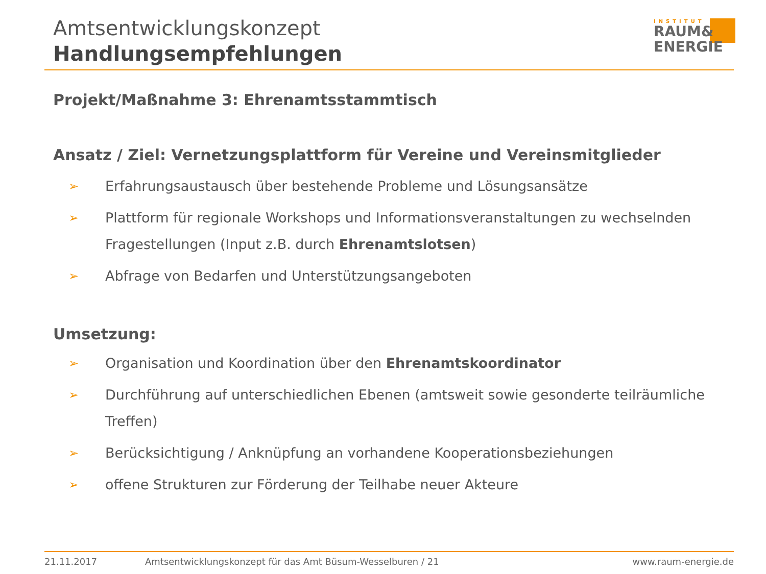Amtsentwicklungskonzept
Handlungsempfehlungen
INSTITUT
RAUM&
ENERGIE
Projekt/Maßnahme 3: Ehrenamtsstammtisch
Ansatz / Ziel: Vernetzungsplattform für Vereine und Vereinsmitglieder
➢ Erfahrungsaustausch über bestehende Probleme und Lösungsansätze
➢ Plattform für regionale Workshops und Informationsveranstaltungen zu wechselnden Fragestellungen (Input z.B. durch Ehrenamtslotsen)
➢ Abfrage von Bedarfen und Unterstützungsangeboten
Umsetzung:
➢ Organisation und Koordination über den Ehrenamtskoordinator
➢ Durchführung auf unterschiedlichen Ebenen (amtsweit sowie gesonderte teilräumliche Treffen)
➢ Berücksichtigung / Anknüpfung an vorhandene Kooperationsbeziehungen
➢ offene Strukturen zur Förderung der Teilhabe neuer Akteure
21.11.2017 Amtsentwicklungskonzept für das Amt Büsum-Wesselburen / 21 www.raum-energie.de